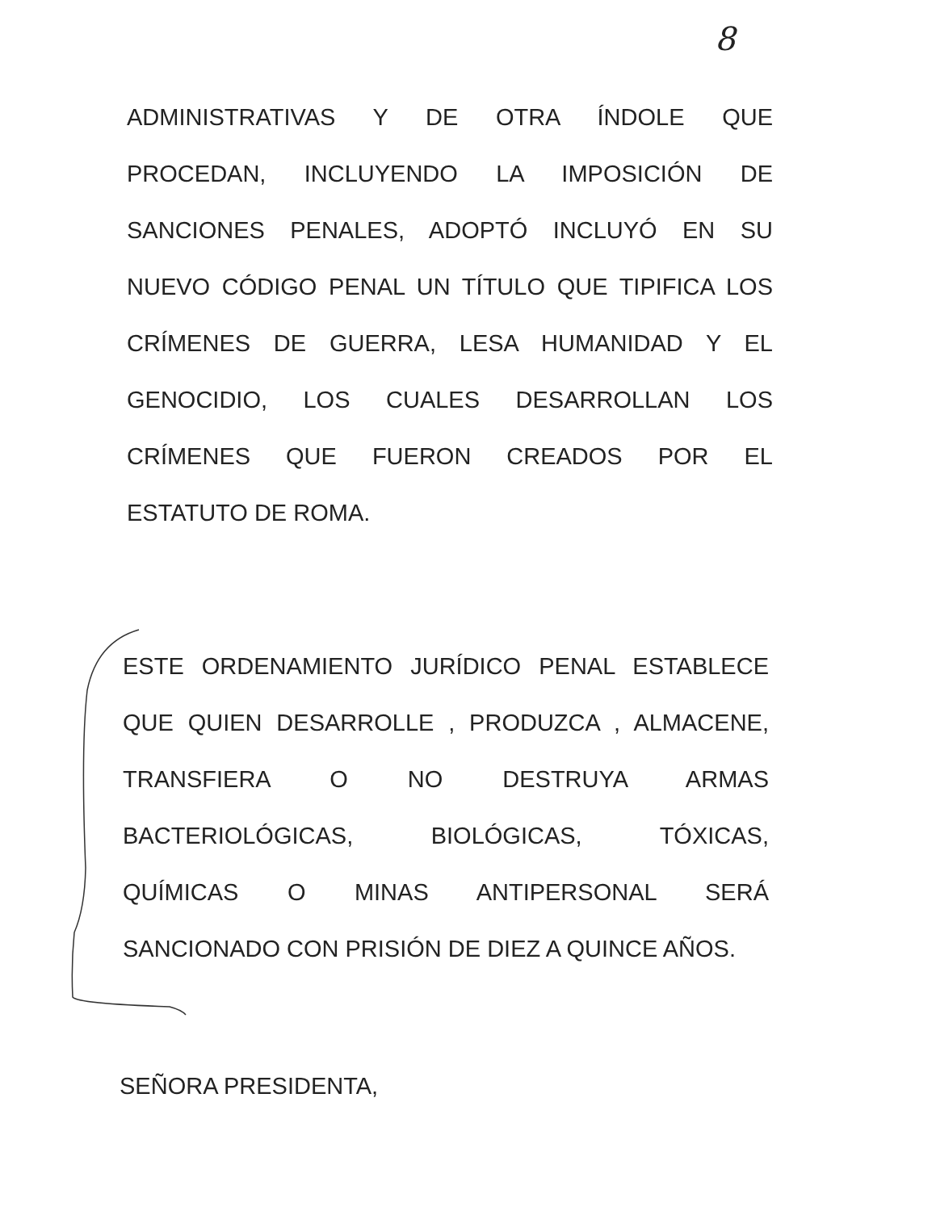8
ADMINISTRATIVAS Y DE OTRA ÍNDOLE QUE
PROCEDAN, INCLUYENDO LA IMPOSICIÓN DE
SANCIONES PENALES, ADOPTÓ INCLUYÓ EN SU
NUEVO CÓDIGO PENAL UN TÍTULO QUE TIPIFICA LOS
CRÍMENES DE GUERRA, LESA HUMANIDAD Y EL
GENOCIDIO, LOS CUALES DESARROLLAN LOS
CRÍMENES QUE FUERON CREADOS POR EL
ESTATUTO DE ROMA.
ESTE ORDENAMIENTO JURÍDICO PENAL ESTABLECE
QUE QUIEN DESARROLLE , PRODUZCA , ALMACENE,
TRANSFIERA O NO DESTRUYA ARMAS
BACTERIOLÓGICAS, BIOLÓGICAS, TÓXICAS,
QUÍMICAS O MINAS ANTIPERSONAL SERÁ
SANCIONADO CON PRISIÓN DE DIEZ A QUINCE AÑOS.
SEÑORA PRESIDENTA,